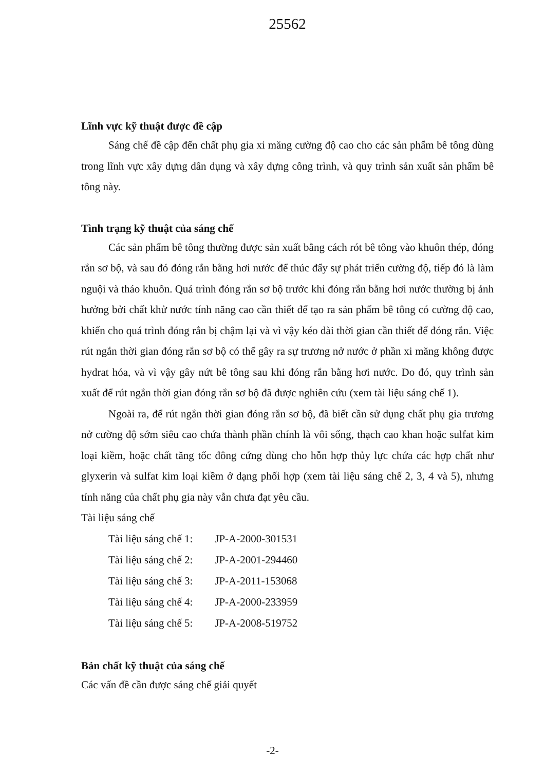25562
Lĩnh vực kỹ thuật được đề cập
Sáng chế đề cập đến chất phụ gia xi măng cường độ cao cho các sản phẩm bê tông dùng trong lĩnh vực xây dựng dân dụng và xây dựng công trình, và quy trình sản xuất sản phẩm bê tông này.
Tình trạng kỹ thuật của sáng chế
Các sản phẩm bê tông thường được sản xuất bằng cách rót bê tông vào khuôn thép, đóng rắn sơ bộ, và sau đó đóng rắn bằng hơi nước để thúc đẩy sự phát triển cường độ, tiếp đó là làm nguội và tháo khuôn. Quá trình đóng rắn sơ bộ trước khi đóng rắn bằng hơi nước thường bị ảnh hưởng bởi chất khử nước tính năng cao cần thiết để tạo ra sản phẩm bê tông có cường độ cao, khiến cho quá trình đóng rắn bị chậm lại và vì vậy kéo dài thời gian cần thiết để đóng rắn. Việc rút ngắn thời gian đóng rắn sơ bộ có thể gây ra sự trương nở nước ở phần xi măng không được hydrat hóa, và vì vậy gây nứt bê tông sau khi đóng rắn bằng hơi nước. Do đó, quy trình sản xuất để rút ngắn thời gian đóng rắn sơ bộ đã được nghiên cứu (xem tài liệu sáng chế 1).
Ngoài ra, để rút ngắn thời gian đóng rắn sơ bộ, đã biết cần sử dụng chất phụ gia trương nở cường độ sớm siêu cao chứa thành phần chính là vôi sống, thạch cao khan hoặc sulfat kim loại kiềm, hoặc chất tăng tốc đông cứng dùng cho hỗn hợp thủy lực chứa các hợp chất như glyxerin và sulfat kim loại kiềm ở dạng phối hợp (xem tài liệu sáng chế 2, 3, 4 và 5), nhưng tính năng của chất phụ gia này vẫn chưa đạt yêu cầu.
Tài liệu sáng chế
Tài liệu sáng chế 1: JP-A-2000-301531
Tài liệu sáng chế 2: JP-A-2001-294460
Tài liệu sáng chế 3: JP-A-2011-153068
Tài liệu sáng chế 4: JP-A-2000-233959
Tài liệu sáng chế 5: JP-A-2008-519752
Bản chất kỹ thuật của sáng chế
Các vấn đề cần được sáng chế giải quyết
-2-